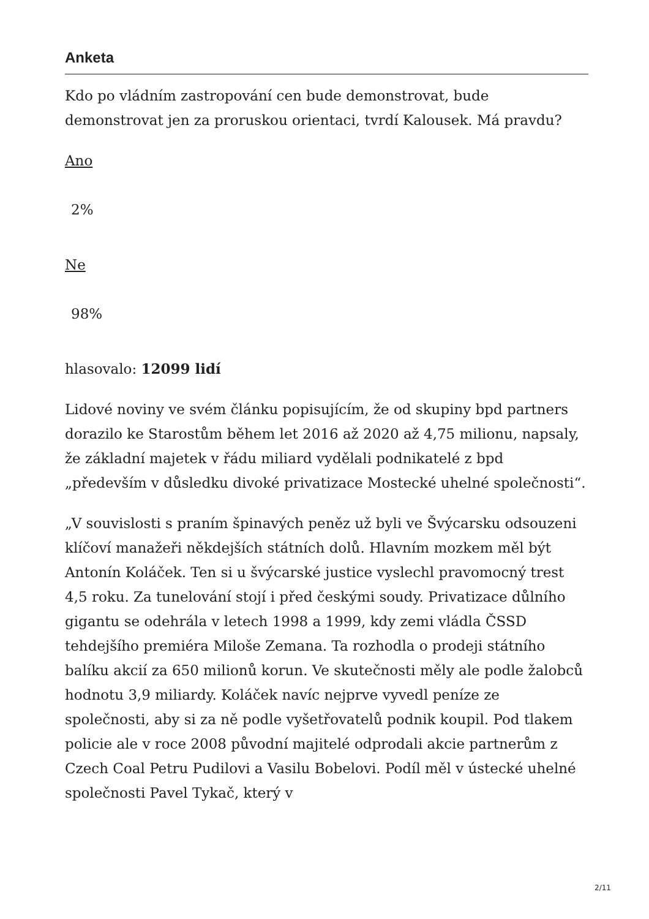Anketa
Kdo po vládním zastropování cen bude demonstrovat, bude demonstrovat jen za proruskou orientaci, tvrdí Kalousek. Má pravdu?
Ano
2%
Ne
98%
hlasovalo: 12099 lidí
Lidové noviny ve svém článku popisujícím, že od skupiny bpd partners dorazilo ke Starostům během let 2016 až 2020 až 4,75 milionu, napsaly, že základní majetek v řádu miliard vydělali podnikatelé z bpd „především v důsledku divoké privatizace Mostecké uhelné společnosti“.
„V souvislosti s praním špinavých peněz už byli ve Švýcarsku odsouzeni klíčoví manažeři někdejších státních dolů. Hlavním mozkem měl být Antonín Koláček. Ten si u švýcarské justice vyslechl pravomocný trest 4,5 roku. Za tunelování stojí i před českými soudy. Privatizace důlního gigantu se odehrála v letech 1998 a 1999, kdy zemi vládla ČSSD tehdejšího premiéra Miloše Zemana. Ta rozhodla o prodeji státního balíku akcií za 650 milionů korun. Ve skutečnosti měly ale podle žalobců hodnotu 3,9 miliardy. Koláček navíc nejprve vyvedl peníze ze společnosti, aby si za ně podle vyšetřovatelů podnik koupil. Pod tlakem policie ale v roce 2008 původní majitelé odprodali akcie partnerům z Czech Coal Petru Pudilovi a Vasilu Bobelovi. Podíl měl v ústecké uhelné společnosti Pavel Tykač, který v
2/11